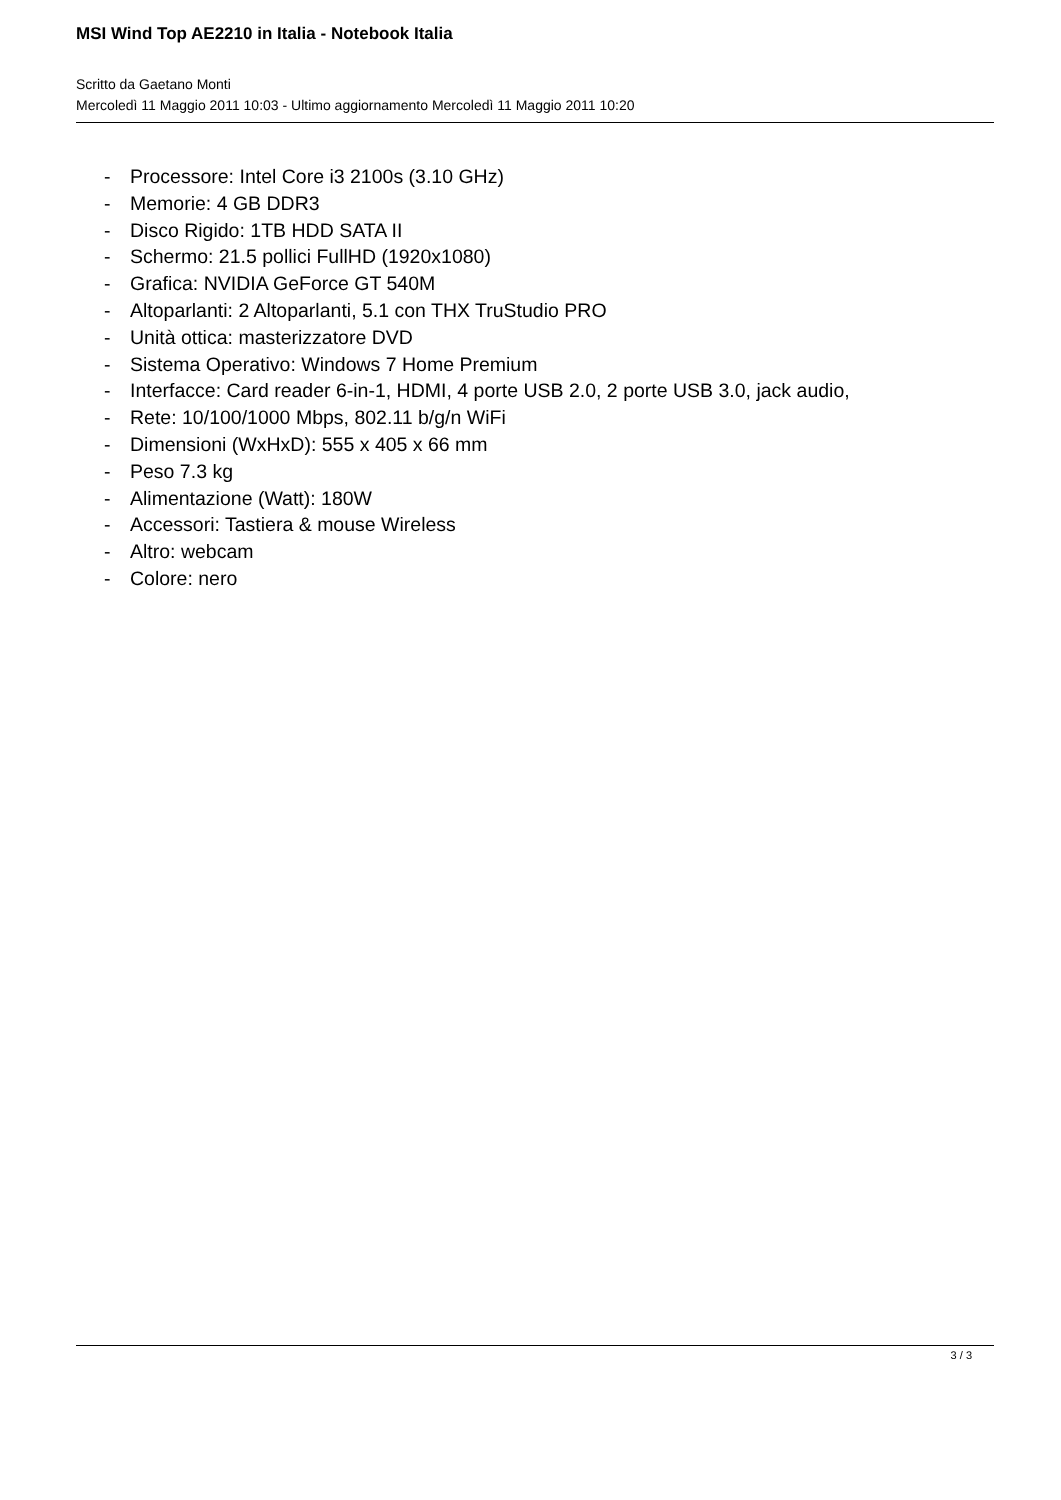MSI Wind Top AE2210 in Italia - Notebook Italia
Scritto da Gaetano Monti
Mercoledì 11 Maggio 2011 10:03 - Ultimo aggiornamento Mercoledì 11 Maggio 2011 10:20
- Processore: Intel Core i3 2100s (3.10 GHz)
- Memorie: 4 GB DDR3
- Disco Rigido: 1TB HDD SATA II
- Schermo: 21.5 pollici FullHD (1920x1080)
- Grafica: NVIDIA GeForce GT 540M
- Altoparlanti: 2 Altoparlanti, 5.1 con THX TruStudio PRO
- Unità ottica: masterizzatore DVD
- Sistema Operativo: Windows 7 Home Premium
- Interfacce: Card reader 6-in-1, HDMI, 4 porte USB 2.0, 2 porte USB 3.0, jack audio,
- Rete: 10/100/1000 Mbps, 802.11 b/g/n WiFi
- Dimensioni (WxHxD): 555 x 405 x 66 mm
- Peso 7.3 kg
- Alimentazione (Watt): 180W
- Accessori: Tastiera & mouse Wireless
- Altro: webcam
- Colore: nero
3 / 3